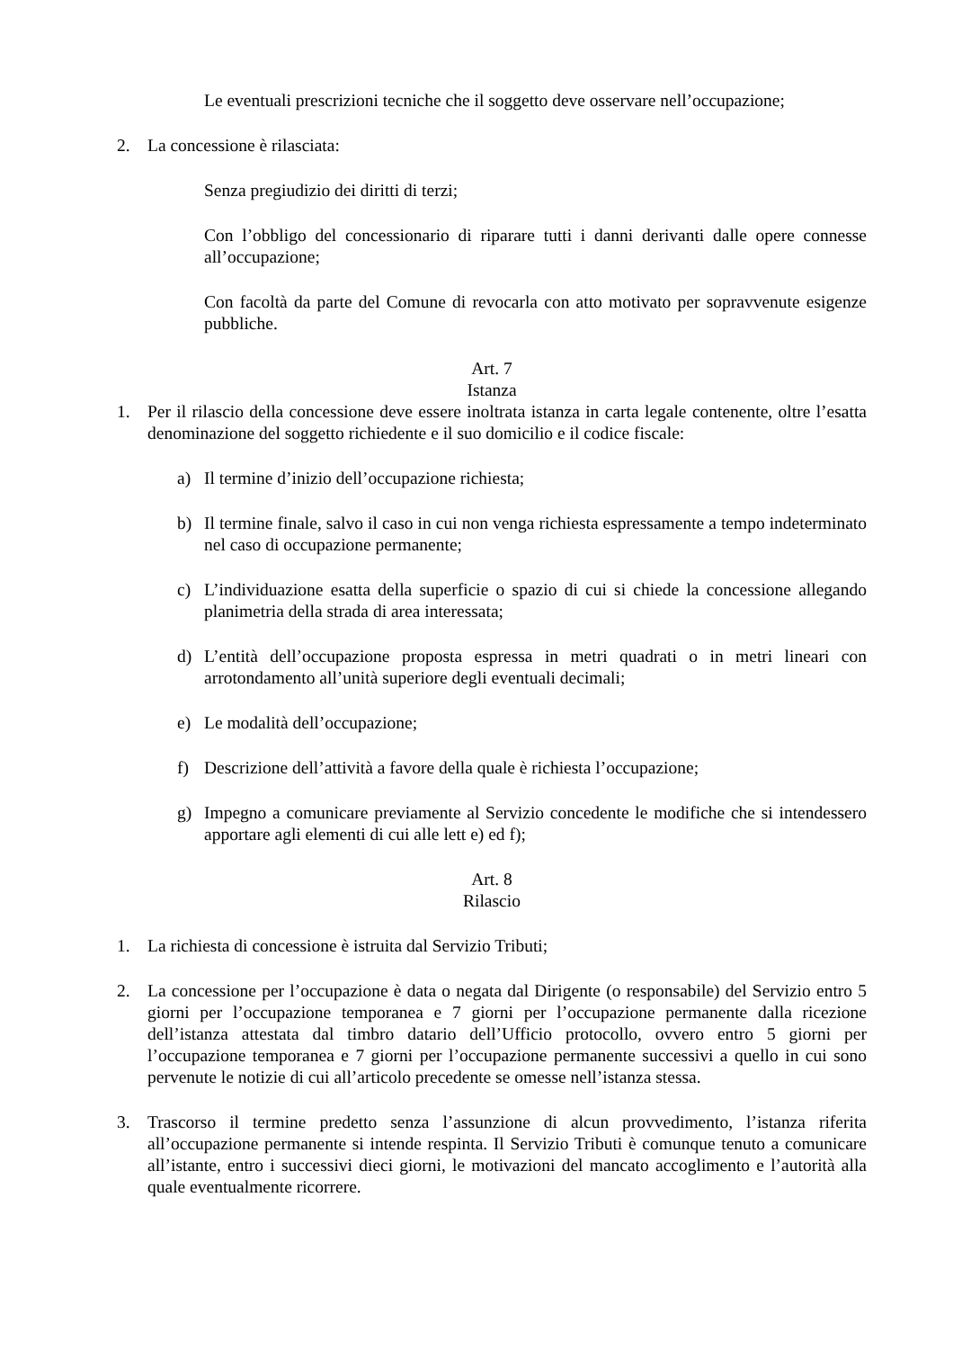Le eventuali prescrizioni tecniche che il soggetto deve osservare nell’occupazione;
2. La concessione è rilasciata:
Senza pregiudizio dei diritti di terzi;
Con l’obbligo del concessionario di riparare tutti i danni derivanti dalle opere connesse all’occupazione;
Con facoltà da parte del Comune di revocarla con atto motivato per sopravvenute esigenze pubbliche.
Art. 7
Istanza
1. Per il rilascio della concessione deve essere inoltrata istanza in carta legale contenente, oltre l’esatta denominazione del soggetto richiedente e il suo domicilio e il codice fiscale:
a) Il termine d’inizio dell’occupazione richiesta;
b) Il termine finale, salvo il caso in cui non venga richiesta espressamente a tempo indeterminato nel caso di occupazione permanente;
c) L’individuazione esatta della superficie o spazio di cui si chiede la concessione allegando planimetria della strada di area interessata;
d) L’entità dell’occupazione proposta espressa in metri quadrati o in metri lineari con arrotondamento all’unità superiore degli eventuali decimali;
e) Le modalità dell’occupazione;
f) Descrizione dell’attività a favore della quale è richiesta l’occupazione;
g) Impegno a comunicare previamente al Servizio concedente le modifiche che si intendessero apportare agli elementi di cui alle lett e) ed f);
Art. 8
Rilascio
1. La richiesta di concessione è istruita dal Servizio Tributi;
2. La concessione per l’occupazione è data o negata dal Dirigente (o responsabile) del Servizio entro 5 giorni per l’occupazione temporanea e 7 giorni per l’occupazione permanente dalla ricezione dell’istanza attestata dal timbro datario dell’Ufficio protocollo, ovvero entro 5 giorni per l’occupazione temporanea e 7 giorni per l’occupazione permanente successivi a quello in cui sono pervenute le notizie di cui all’articolo precedente se omesse nell’istanza stessa.
3. Trascorso il termine predetto senza l’assunzione di alcun provvedimento, l’istanza riferita all’occupazione permanente si intende respinta. Il Servizio Tributi è comunque tenuto a comunicare all’istante, entro i successivi dieci giorni, le motivazioni del mancato accoglimento e l’autorità alla quale eventualmente ricorrere.